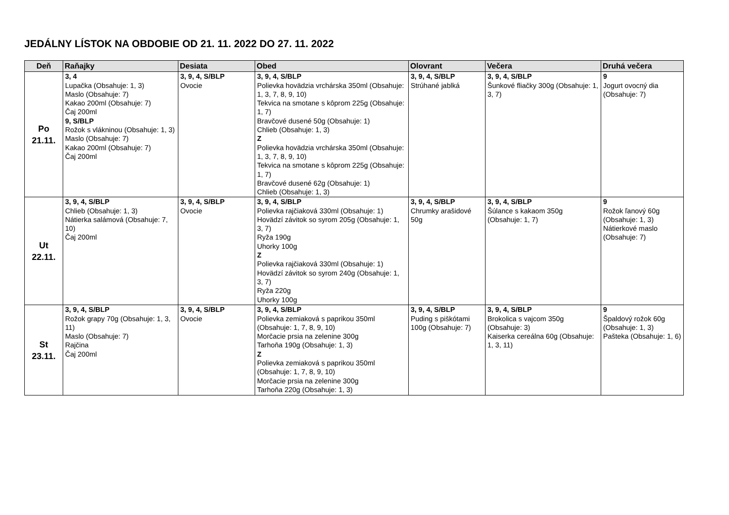JEDÁLNY LÍSTOK NA OBDOBIE OD 21. 11. 2022 DO 27. 11. 2022
| Deň | Raňajky | Desiata | Obed | Olovrant | Večera | Druhá večera |
| --- | --- | --- | --- | --- | --- | --- |
| Po 21.11. | 3, 4 Lupačka (Obsahuje: 1, 3) Maslo (Obsahuje: 7) Kakao 200ml (Obsahuje: 7) Čaj 200ml 9, S/BLP Rožok s vlákninou (Obsahuje: 1, 3) Maslo (Obsahuje: 7) Kakao 200ml (Obsahuje: 7) Čaj 200ml | 3, 9, 4, S/BLP Ovocie | 3, 9, 4, S/BLP Polievka hovädzia vrchárska 350ml (Obsahuje: 1, 3, 7, 8, 9, 10) Tekvica na smotane s kôprom 225g (Obsahuje: 1, 7) Bravčové dusené 50g (Obsahuje: 1) Chlieb (Obsahuje: 1, 3) Z Polievka hovädzia vrchárska 350ml (Obsahuje: 1, 3, 7, 8, 9, 10) Tekvica na smotane s kôprom 225g (Obsahuje: 1, 7) Bravčové dusené 62g (Obsahuje: 1) Chlieb (Obsahuje: 1, 3) | 3, 9, 4, S/BLP Strúhané jablká | 3, 9, 4, S/BLP Šunkové fliačky 300g (Obsahuje: 1, 3, 7) | 9 Jogurt ovocný dia (Obsahuje: 7) |
| Ut 22.11. | 3, 9, 4, S/BLP Chlieb (Obsahuje: 1, 3) Nátierka salámová (Obsahuje: 7, 10) Čaj 200ml | 3, 9, 4, S/BLP Ovocie | 3, 9, 4, S/BLP Polievka rajčiaková 330ml (Obsahuje: 1) Hovädzí závitok so syrom 205g (Obsahuje: 1, 3, 7) Ryža 190g Uhorky 100g Z Polievka rajčiaková 330ml (Obsahuje: 1) Hovädzí závitok so syrom 240g (Obsahuje: 1, 3, 7) Ryža 220g Uhorky 100g | 3, 9, 4, S/BLP Chrumky arašidové 50g | 3, 9, 4, S/BLP Šúlance s kakaom 350g (Obsahuje: 1, 7) | 9 Rožok ľanový 60g (Obsahuje: 1, 3) Nátierkové maslo (Obsahuje: 7) |
| St 23.11. | 3, 9, 4, S/BLP Rožok grapy 70g (Obsahuje: 1, 3, 11) Maslo (Obsahuje: 7) Rajčina Čaj 200ml | 3, 9, 4, S/BLP Ovocie | 3, 9, 4, S/BLP Polievka zemiaková s paprikou 350ml (Obsahuje: 1, 7, 8, 9, 10) Morčacie prsia na zelenine 300g Tarhoňa 190g (Obsahuje: 1, 3) Z Polievka zemiaková s paprikou 350ml (Obsahuje: 1, 7, 8, 9, 10) Morčacie prsia na zelenine 300g Tarhoňa 220g (Obsahuje: 1, 3) | 3, 9, 4, S/BLP Puding s piškótami 100g (Obsahuje: 7) | 3, 9, 4, S/BLP Brokolica s vajcom 350g (Obsahuje: 3) Kaiserka cereálna 60g (Obsahuje: 1, 3, 11) | 9 Špaldový rožok 60g (Obsahuje: 1, 3) Pašteka (Obsahuje: 1, 6) |